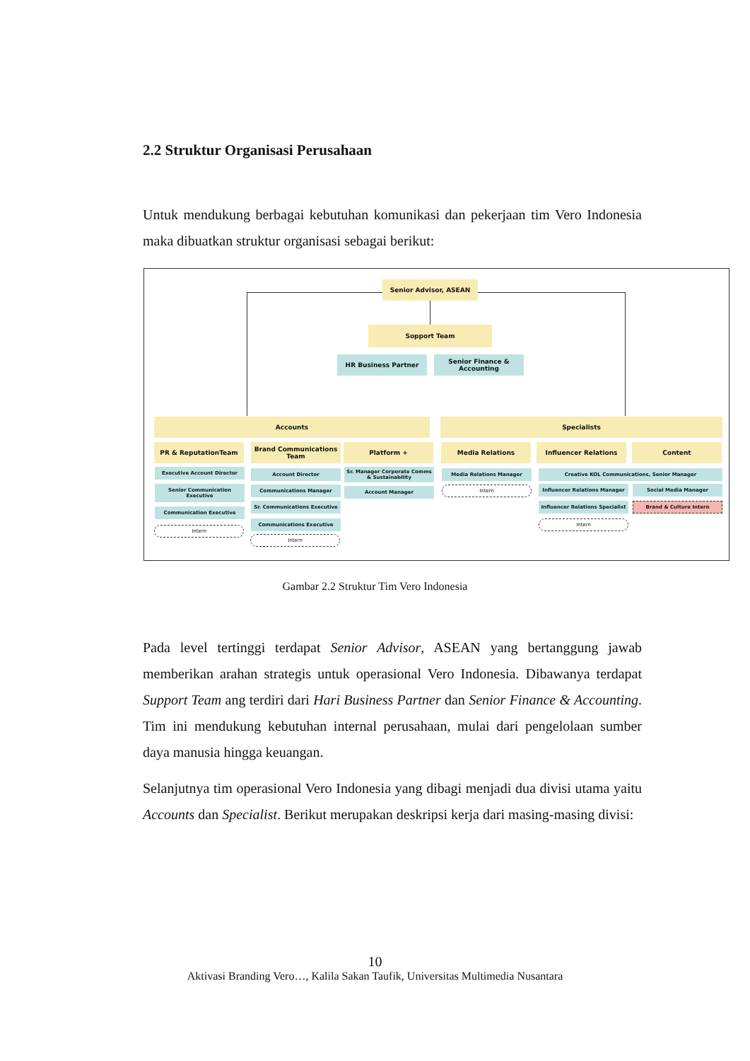2.2 Struktur Organisasi Perusahaan
Untuk mendukung berbagai kebutuhan komunikasi dan pekerjaan tim Vero Indonesia maka dibuatkan struktur organisasi sebagai berikut:
Senior Advisor, ASEAN
Sopport Team
HR Business Partner
Senior Finance & Accounting
Accounts Specialists
PR & ReputationTeam
Brand Communications Team
Platform + Media Relations Influencer Relations Content
Executive Account Director
Senior Communication Executive
Communication Executive
Intern
Account Director
Communications Manager
Sr. Communications Executive
Communications Executive
Intern
Sr. Manager Corporate Comms & Sustainability
Account Manager
Media Relations Manager
Intern
Creative KOL Communications, Senior Manager
Influencer Relations Manager Social Media Manager
Influencer Relations Specialist
Brand & Culture Intern
Intern
Gambar 2.2 Struktur Tim Vero Indonesia
Pada level tertinggi terdapat Senior Advisor, ASEAN yang bertanggung jawab memberikan arahan strategis untuk operasional Vero Indonesia. Dibawanya terdapat Support Team ang terdiri dari Hari Business Partner dan Senior Finance & Accounting. Tim ini mendukung kebutuhan internal perusahaan, mulai dari pengelolaan sumber daya manusia hingga keuangan.
Selanjutnya tim operasional Vero Indonesia yang dibagi menjadi dua divisi utama yaitu Accounts dan Specialist. Berikut merupakan deskripsi kerja dari masing-masing divisi:
10
Aktivasi Branding Vero…, Kalila Sakan Taufik, Universitas Multimedia Nusantara